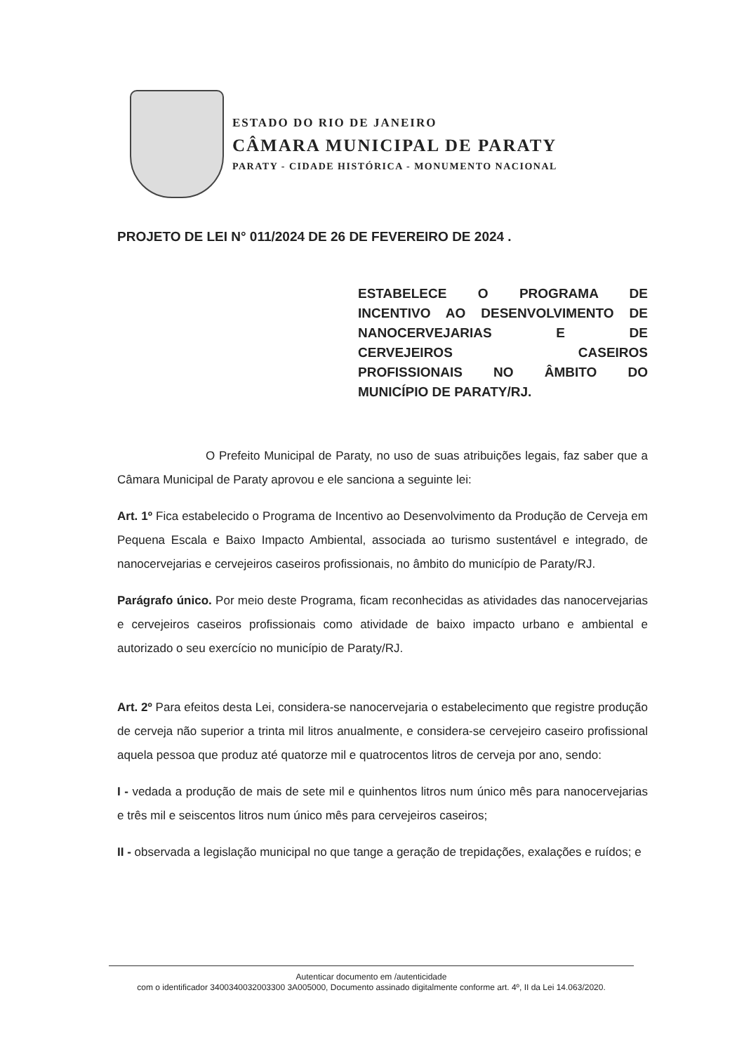ESTADO DO RIO DE JANEIRO
CÂMARA MUNICIPAL DE PARATY
PARATY - CIDADE HISTÓRICA - MONUMENTO NACIONAL
PROJETO DE LEI N° 011/2024 DE 26 DE FEVEREIRO DE 2024 .
ESTABELECE O PROGRAMA DE
INCENTIVO AO DESENVOLVIMENTO DE
NANOCERVEJARIAS E DE
CERVEJEIROS CASEIROS
PROFISSIONAIS NO ÂMBITO DO
MUNICÍPIO DE PARATY/RJ.
O Prefeito Municipal de Paraty, no uso de suas atribuições legais, faz saber que a Câmara Municipal de Paraty aprovou e ele sanciona a seguinte lei:
Art. 1º Fica estabelecido o Programa de Incentivo ao Desenvolvimento da Produção de Cerveja em Pequena Escala e Baixo Impacto Ambiental, associada ao turismo sustentável e integrado, de nanocervejarias e cervejeiros caseiros profissionais, no âmbito do município de Paraty/RJ.
Parágrafo único. Por meio deste Programa, ficam reconhecidas as atividades das nanocervejarias e cervejeiros caseiros profissionais como atividade de baixo impacto urbano e ambiental e autorizado o seu exercício no município de Paraty/RJ.
Art. 2º Para efeitos desta Lei, considera-se nanocervejaria o estabelecimento que registre produção de cerveja não superior a trinta mil litros anualmente, e considera-se cervejeiro caseiro profissional aquela pessoa que produz até quatorze mil e quatrocentos litros de cerveja por ano, sendo:
I - vedada a produção de mais de sete mil e quinhentos litros num único mês para nanocervejarias e três mil e seiscentos litros num único mês para cervejeiros caseiros;
II - observada a legislação municipal no que tange a geração de trepidações, exalações e ruídos; e
Autenticar documento em /autenticidade
com o identificador 3400340032003300 3A005000, Documento assinado digitalmente conforme art. 4º, II da Lei 14.063/2020.